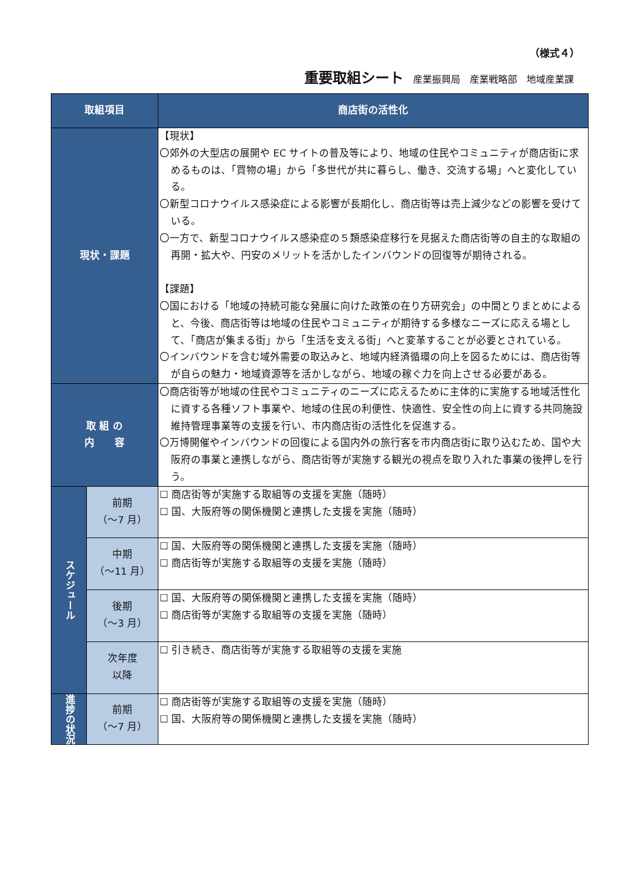（様式４）
重要取組シート 産業振興局 産業戦略部 地域産業課
| 取組項目 | | 商店街の活性化 |
| --- | --- | --- |
| 現状・課題 | | 【現状】 〇郊外の大型店の展開や EC サイトの普及等により、地域の住民やコミュニティが商店街に求めるものは、「買物の場」から「多世代が共に暮らし、働き、交流する場」へと変化している。 〇新型コロナウイルス感染症による影響が長期化し、商店街等は売上減少などの影響を受けている。 〇一方で、新型コロナウイルス感染症の５類感染症移行を見据えた商店街等の自主的な取組の再開・拡大や、円安のメリットを活かしたインバウンドの回復等が期待される。 【課題】 〇国における「地域の持続可能な発展に向けた政策の在り方研究会」の中間とりまとめによると、今後、商店街等は地域の住民やコミュニティが期待する多様なニーズに応える場として、「商店が集まる街」から「生活を支える街」へと変革することが必要とされている。 〇インバウンドを含む域外需要の取込みと、地域内経済循環の向上を図るためには、商店街等が自らの魅力・地域資源等を活かしながら、地域の稼ぐ力を向上させる必要がある。 |
| 取 組 の 内 容 | | 〇商店街等が地域の住民やコミュニティのニーズに応えるために主体的に実施する地域活性化に資する各種ソフト事業や、地域の住民の利便性、快適性、安全性の向上に資する共同施設維持管理事業等の支援を行い、市内商店街の活性化を促進する。 〇万博開催やインバウンドの回復による国内外の旅行客を市内商店街に取り込むため、国や大阪府の事業と連携しながら、商店街等が実施する観光の視点を取り入れた事業の後押しを行う。 |
| スケジュール | 前期 （～7 月） | ☐ 商店街等が実施する取組等の支援を実施（随時） ☐ 国、大阪府等の関係機関と連携した支援を実施（随時） |
| | 中期 （～11 月） | ☐ 国、大阪府等の関係機関と連携した支援を実施（随時） ☐ 商店街等が実施する取組等の支援を実施（随時） |
| | 後期 （～3 月） | ☐ 国、大阪府等の関係機関と連携した支援を実施（随時） ☐ 商店街等が実施する取組等の支援を実施（随時） |
| | 次年度 以降 | ☐ 引き続き、商店街等が実施する取組等の支援を実施 |
| 進捗の状況 | 前期 （～7 月） | ☐ 商店街等が実施する取組等の支援を実施（随時） ☐ 国、大阪府等の関係機関と連携した支援を実施（随時） |